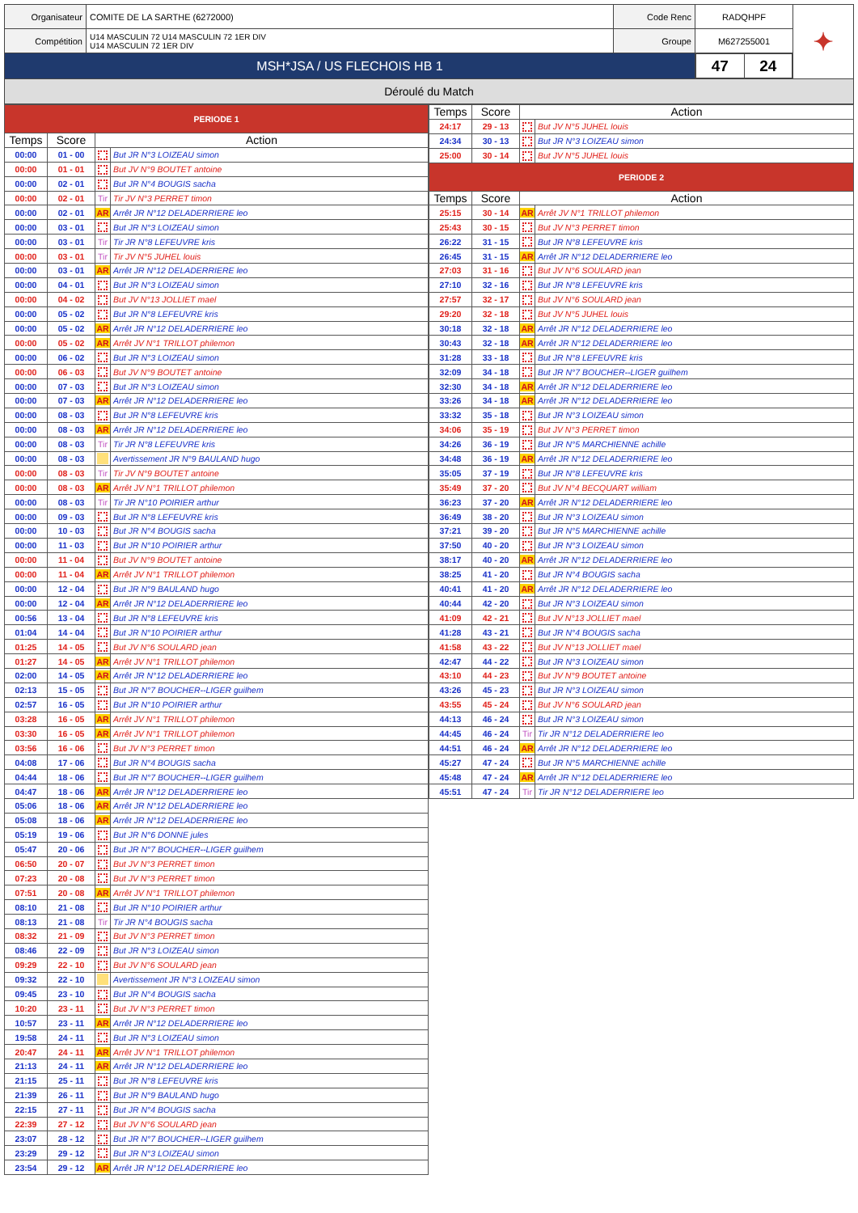| Organisateur | COMITE DE LA SARTHE (6272000) | Code Renc | RADQHPF | ✦ |
| Compétition | U14 MASCULIN 72 U14 MASCULIN 72 1ER DIV U14 MASCULIN 72 1ER DIV | Groupe | M627255001 | |
| MSH*JSA / US FLECHOIS HB 1 | | | / 47 / 24 / | |
Déroulé du Match
| PERIODE 1 | | | |
| Temps | Score | Action | |
| 00:00 | 01 - 00 | | But JR N°3 LOIZEAU simon |
| 00:00 | 01 - 01 | | But JV N°9 BOUTET antoine |
| 00:00 | 02 - 01 | | But JR N°4 BOUGIS sacha |
| 00:00 | 02 - 01 | Tir | Tir JV N°3 PERRET timon |
| 00:00 | 02 - 01 | AR | Arrêt JR N°12 DELADERRIERE leo |
| 00:00 | 03 - 01 | | But JR N°3 LOIZEAU simon |
| 00:00 | 03 - 01 | Tir | Tir JR N°8 LEFEUVRE kris |
| 00:00 | 03 - 01 | Tir | Tir JV N°5 JUHEL louis |
| 00:00 | 03 - 01 | AR | Arrêt JR N°12 DELADERRIERE leo |
| 00:00 | 04 - 01 | | But JR N°3 LOIZEAU simon |
| 00:00 | 04 - 02 | | But JV N°13 JOLLIET mael |
| 00:00 | 05 - 02 | | But JR N°8 LEFEUVRE kris |
| 00:00 | 05 - 02 | AR | Arrêt JR N°12 DELADERRIERE leo |
| 00:00 | 05 - 02 | AR | Arrêt JV N°1 TRILLOT philemon |
| 00:00 | 06 - 02 | | But JR N°3 LOIZEAU simon |
| 00:00 | 06 - 03 | | But JV N°9 BOUTET antoine |
| 00:00 | 07 - 03 | | But JR N°3 LOIZEAU simon |
| 00:00 | 07 - 03 | AR | Arrêt JR N°12 DELADERRIERE leo |
| 00:00 | 08 - 03 | | But JR N°8 LEFEUVRE kris |
| 00:00 | 08 - 03 | AR | Arrêt JR N°12 DELADERRIERE leo |
| 00:00 | 08 - 03 | Tir | Tir JR N°8 LEFEUVRE kris |
| 00:00 | 08 - 03 | | Avertissement JR N°9 BAULAND hugo |
| 00:00 | 08 - 03 | Tir | Tir JV N°9 BOUTET antoine |
| 00:00 | 08 - 03 | AR | Arrêt JV N°1 TRILLOT philemon |
| 00:00 | 08 - 03 | Tir | Tir JR N°10 POIRIER arthur |
| 00:00 | 09 - 03 | | But JR N°8 LEFEUVRE kris |
| 00:00 | 10 - 03 | | But JR N°4 BOUGIS sacha |
| 00:00 | 11 - 03 | | But JR N°10 POIRIER arthur |
| 00:00 | 11 - 04 | | But JV N°9 BOUTET antoine |
| 00:00 | 11 - 04 | AR | Arrêt JV N°1 TRILLOT philemon |
| 00:00 | 12 - 04 | | But JR N°9 BAULAND hugo |
| 00:00 | 12 - 04 | AR | Arrêt JR N°12 DELADERRIERE leo |
| 00:56 | 13 - 04 | | But JR N°8 LEFEUVRE kris |
| 01:04 | 14 - 04 | | But JR N°10 POIRIER arthur |
| 01:25 | 14 - 05 | | But JV N°6 SOULARD jean |
| 01:27 | 14 - 05 | AR | Arrêt JV N°1 TRILLOT philemon |
| 02:00 | 14 - 05 | AR | Arrêt JR N°12 DELADERRIERE leo |
| 02:13 | 15 - 05 | | But JR N°7 BOUCHER--LIGER guilhem |
| 02:57 | 16 - 05 | | But JR N°10 POIRIER arthur |
| 03:28 | 16 - 05 | AR | Arrêt JV N°1 TRILLOT philemon |
| 03:30 | 16 - 05 | AR | Arrêt JV N°1 TRILLOT philemon |
| 03:56 | 16 - 06 | | But JV N°3 PERRET timon |
| 04:08 | 17 - 06 | | But JR N°4 BOUGIS sacha |
| 04:44 | 18 - 06 | | But JR N°7 BOUCHER--LIGER guilhem |
| 04:47 | 18 - 06 | AR | Arrêt JR N°12 DELADERRIERE leo |
| 05:06 | 18 - 06 | AR | Arrêt JR N°12 DELADERRIERE leo |
| 05:08 | 18 - 06 | AR | Arrêt JR N°12 DELADERRIERE leo |
| 05:19 | 19 - 06 | | But JR N°6 DONNE jules |
| 05:47 | 20 - 06 | | But JR N°7 BOUCHER--LIGER guilhem |
| 06:50 | 20 - 07 | | But JV N°3 PERRET timon |
| 07:23 | 20 - 08 | | But JV N°3 PERRET timon |
| 07:51 | 20 - 08 | AR | Arrêt JV N°1 TRILLOT philemon |
| 08:10 | 21 - 08 | | But JR N°10 POIRIER arthur |
| 08:13 | 21 - 08 | Tir | Tir JR N°4 BOUGIS sacha |
| 08:32 | 21 - 09 | | But JV N°3 PERRET timon |
| 08:46 | 22 - 09 | | But JR N°3 LOIZEAU simon |
| 09:29 | 22 - 10 | | But JV N°6 SOULARD jean |
| 09:32 | 22 - 10 | | Avertissement JR N°3 LOIZEAU simon |
| 09:45 | 23 - 10 | | But JR N°4 BOUGIS sacha |
| 10:20 | 23 - 11 | | But JV N°3 PERRET timon |
| 10:57 | 23 - 11 | AR | Arrêt JR N°12 DELADERRIERE leo |
| 19:58 | 24 - 11 | | But JR N°3 LOIZEAU simon |
| 20:47 | 24 - 11 | AR | Arrêt JV N°1 TRILLOT philemon |
| 21:13 | 24 - 11 | AR | Arrêt JR N°12 DELADERRIERE leo |
| 21:15 | 25 - 11 | | But JR N°8 LEFEUVRE kris |
| 21:39 | 26 - 11 | | But JR N°9 BAULAND hugo |
| 22:15 | 27 - 11 | | But JR N°4 BOUGIS sacha |
| 22:39 | 27 - 12 | | But JV N°6 SOULARD jean |
| 23:07 | 28 - 12 | | But JR N°7 BOUCHER--LIGER guilhem |
| 23:29 | 29 - 12 | | But JR N°3 LOIZEAU simon |
| 23:54 | 29 - 12 | AR | Arrêt JR N°12 DELADERRIERE leo |
| Temps | Score | Action | |
| --- | --- | --- | --- |
| 24:17 | 29 - 13 | | But JV N°5 JUHEL louis |
| 24:34 | 30 - 13 | | But JR N°3 LOIZEAU simon |
| 25:00 | 30 - 14 | | But JV N°5 JUHEL louis |
| PERIODE 2 | | | |
| Temps | Score | Action | |
| 25:15 | 30 - 14 | AR | Arrêt JV N°1 TRILLOT philemon |
| 25:43 | 30 - 15 | | But JV N°3 PERRET timon |
| 26:22 | 31 - 15 | | But JR N°8 LEFEUVRE kris |
| 26:45 | 31 - 15 | AR | Arrêt JR N°12 DELADERRIERE leo |
| 27:03 | 31 - 16 | | But JV N°6 SOULARD jean |
| 27:10 | 32 - 16 | | But JR N°8 LEFEUVRE kris |
| 27:57 | 32 - 17 | | But JV N°6 SOULARD jean |
| 29:20 | 32 - 18 | | But JV N°5 JUHEL louis |
| 30:18 | 32 - 18 | AR | Arrêt JR N°12 DELADERRIERE leo |
| 30:43 | 32 - 18 | AR | Arrêt JR N°12 DELADERRIERE leo |
| 31:28 | 33 - 18 | | But JR N°8 LEFEUVRE kris |
| 32:09 | 34 - 18 | | But JR N°7 BOUCHER--LIGER guilhem |
| 32:30 | 34 - 18 | AR | Arrêt JR N°12 DELADERRIERE leo |
| 33:26 | 34 - 18 | AR | Arrêt JR N°12 DELADERRIERE leo |
| 33:32 | 35 - 18 | | But JR N°3 LOIZEAU simon |
| 34:06 | 35 - 19 | | But JV N°3 PERRET timon |
| 34:26 | 36 - 19 | | But JR N°5 MARCHIENNE achille |
| 34:48 | 36 - 19 | AR | Arrêt JR N°12 DELADERRIERE leo |
| 35:05 | 37 - 19 | | But JR N°8 LEFEUVRE kris |
| 35:49 | 37 - 20 | | But JV N°4 BECQUART william |
| 36:23 | 37 - 20 | AR | Arrêt JR N°12 DELADERRIERE leo |
| 36:49 | 38 - 20 | | But JR N°3 LOIZEAU simon |
| 37:21 | 39 - 20 | | But JR N°5 MARCHIENNE achille |
| 37:50 | 40 - 20 | | But JR N°3 LOIZEAU simon |
| 38:17 | 40 - 20 | AR | Arrêt JR N°12 DELADERRIERE leo |
| 38:25 | 41 - 20 | | But JR N°4 BOUGIS sacha |
| 40:41 | 41 - 20 | AR | Arrêt JR N°12 DELADERRIERE leo |
| 40:44 | 42 - 20 | | But JR N°3 LOIZEAU simon |
| 41:09 | 42 - 21 | | But JV N°13 JOLLIET mael |
| 41:28 | 43 - 21 | | But JR N°4 BOUGIS sacha |
| 41:58 | 43 - 22 | | But JV N°13 JOLLIET mael |
| 42:47 | 44 - 22 | | But JR N°3 LOIZEAU simon |
| 43:10 | 44 - 23 | | But JV N°9 BOUTET antoine |
| 43:26 | 45 - 23 | | But JR N°3 LOIZEAU simon |
| 43:55 | 45 - 24 | | But JV N°6 SOULARD jean |
| 44:13 | 46 - 24 | | But JR N°3 LOIZEAU simon |
| 44:45 | 46 - 24 | Tir | Tir JR N°12 DELADERRIERE leo |
| 44:51 | 46 - 24 | AR | Arrêt JR N°12 DELADERRIERE leo |
| 45:27 | 47 - 24 | | But JR N°5 MARCHIENNE achille |
| 45:48 | 47 - 24 | AR | Arrêt JR N°12 DELADERRIERE leo |
| 45:51 | 47 - 24 | Tir | Tir JR N°12 DELADERRIERE leo |